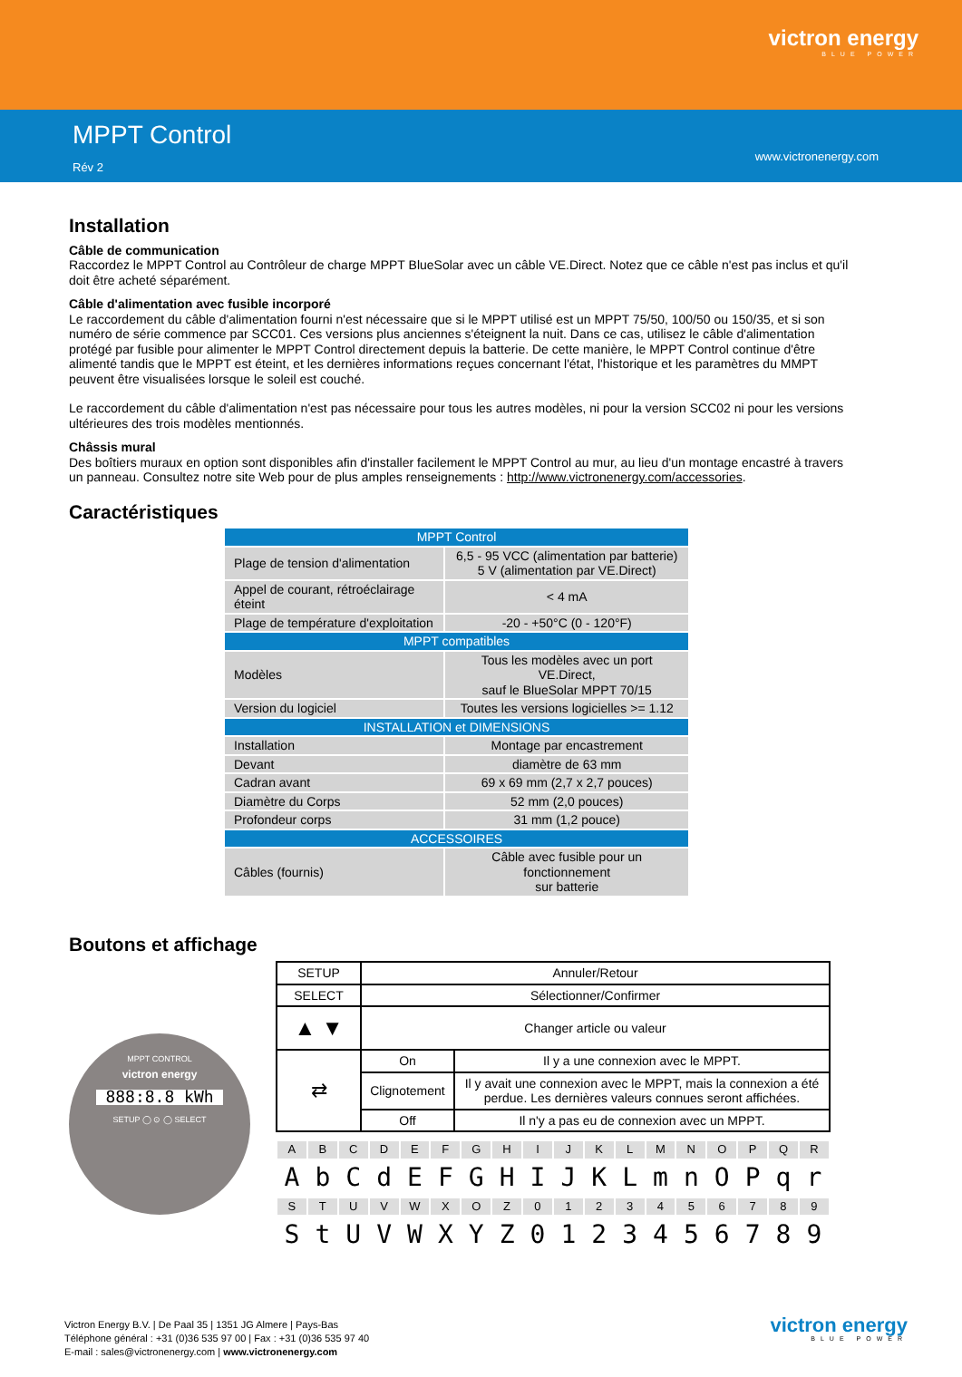victron energy
BLUE POWER
MPPT Control
Rév 2
www.victronenergy.com
Installation
Câble de communication
Raccordez le MPPT Control au Contrôleur de charge MPPT BlueSolar avec un câble VE.Direct. Notez que ce câble n'est pas inclus et qu'il doit être acheté séparément.
Câble d'alimentation avec fusible incorporé
Le raccordement du câble d'alimentation fourni n'est nécessaire que si le MPPT utilisé est un MPPT 75/50, 100/50 ou 150/35, et si son numéro de série commence par SCC01. Ces versions plus anciennes s'éteignent la nuit. Dans ce cas, utilisez le câble d'alimentation protégé par fusible pour alimenter le MPPT Control directement depuis la batterie. De cette manière, le MPPT Control continue d'être alimenté tandis que le MPPT est éteint, et les dernières informations reçues concernant l'état, l'historique et les paramètres du MMPT peuvent être visualisées lorsque le soleil est couché.
Le raccordement du câble d'alimentation n'est pas nécessaire pour tous les autres modèles, ni pour la version SCC02 ni pour les versions ultérieures des trois modèles mentionnés.
Châssis mural
Des boîtiers muraux en option sont disponibles afin d'installer facilement le MPPT Control au mur, au lieu d'un montage encastré à travers un panneau. Consultez notre site Web pour de plus amples renseignements : http://www.victronenergy.com/accessories.
Caractéristiques
| MPPT Control | |
| --- | --- |
| Plage de tension d'alimentation | 6,5 - 95 VCC (alimentation par batterie) 5 V (alimentation par VE.Direct) |
| Appel de courant, rétroéclairage éteint | < 4 mA |
| Plage de température d'exploitation | -20 - +50°C (0 - 120°F) |
| MPPT compatibles | |
| Modèles | Tous les modèles avec un port VE.Direct, sauf le BlueSolar MPPT 70/15 |
| Version du logiciel | Toutes les versions logicielles >= 1.12 |
| INSTALLATION et DIMENSIONS | |
| Installation | Montage par encastrement |
| Devant | diamètre de 63 mm |
| Cadran avant | 69 x 69 mm (2,7 x 2,7 pouces) |
| Diamètre du Corps | 52 mm (2,0 pouces) |
| Profondeur corps | 31 mm (1,2 pouce) |
| ACCESSOIRES | |
| Câbles (fournis) | Câble avec fusible pour un fonctionnement sur batterie |
Boutons et affichage
MPPT CONTROL
victron energy
888:8.8 kWh
SETUP ◯ ⊙ ◯ SELECT
| SETUP | Annuler/Retour | |
| SELECT | Sélectionner/Confirmer | |
| ▲ ▼ | Changer article ou valeur | |
| ⇄ | On | Il y a une connexion avec le MPPT. |
| | Clignotement | Il y avait une connexion avec le MPPT, mais la connexion a été perdue. Les dernières valeurs connues seront affichées. |
| | Off | Il n'y a pas eu de connexion avec un MPPT. |
| A | B | C | D | E | F | G | H | I | J | K | L | M | N | O | P | Q | R |
| A | b | C | d | E | F | G | H | I | J | K | L | m | n | O | P | q | r |
| S | T | U | V | W | X | O | Z | 0 | 1 | 2 | 3 | 4 | 5 | 6 | 7 | 8 | 9 |
| S | t | U | V | W | X | Y | Z | 0 | 1 | 2 | 3 | 4 | 5 | 6 | 7 | 8 | 9 |
Victron Energy B.V. | De Paal 35 | 1351 JG Almere | Pays-Bas
Téléphone général : +31 (0)36 535 97 00 | Fax : +31 (0)36 535 97 40
E-mail : sales@victronenergy.com | www.victronenergy.com
victron energy
BLUE POWER